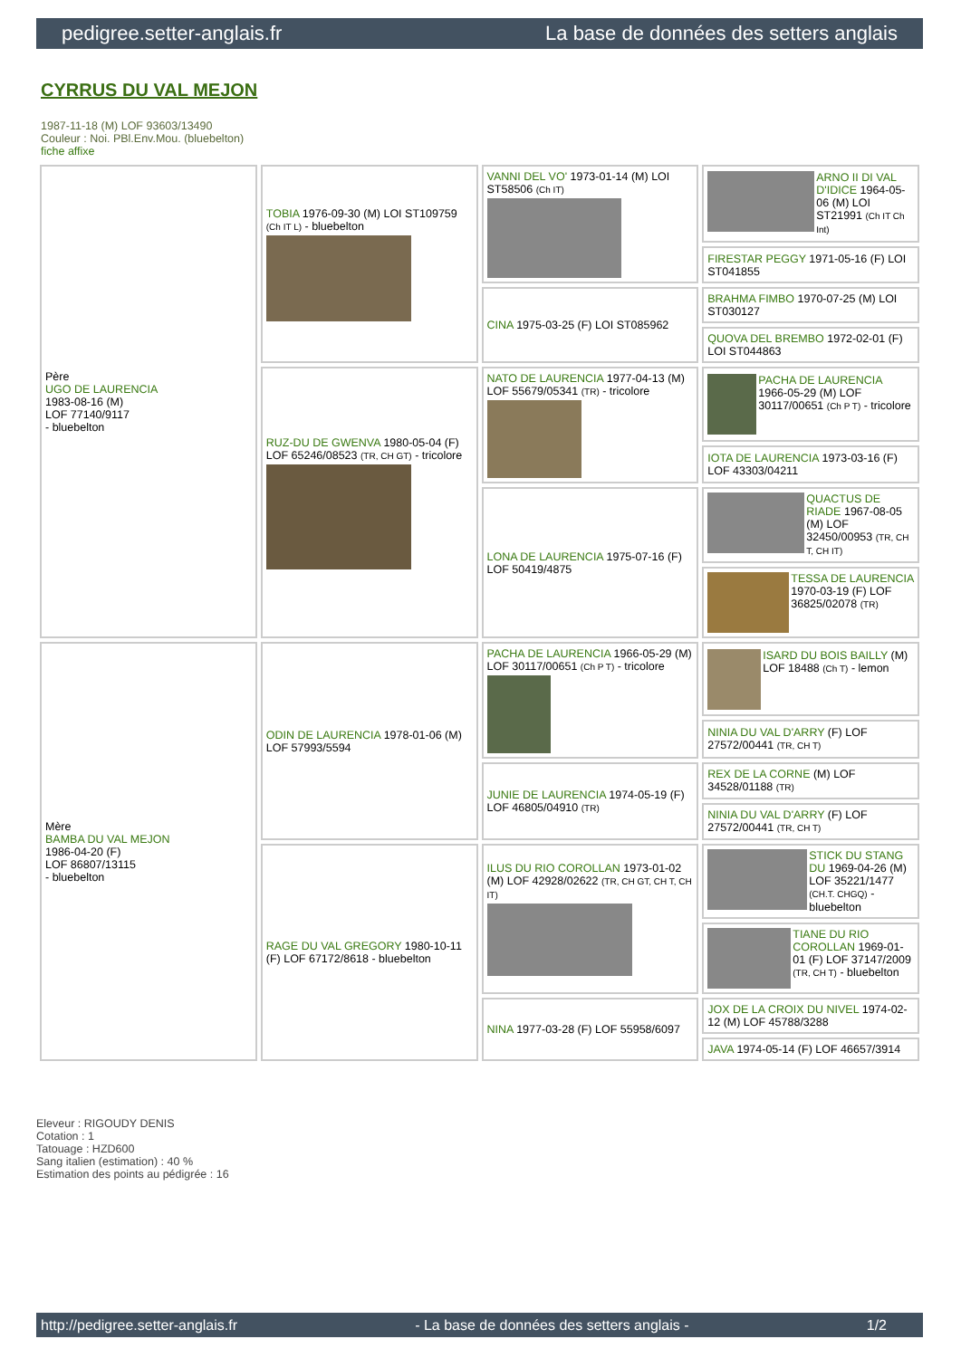pedigree.setter-anglais.fr La base de données des setters anglais
CYRRUS DU VAL MEJON
1987-11-18 (M) LOF 93603/13490
Couleur : Noi. PBl.Env.Mou. (bluebelton)
fiche affixe
| Père UGO DE LAURENCIA 1983-08-16 (M) LOF 77140/9117 - bluebelton | TOBIA 1976-09-30 (M) LOI ST109759 (Ch IT L) - bluebelton | VANNI DEL VO' 1973-01-14 (M) LOI ST58506 (Ch IT) | ARNO II DI VAL D'IDICE 1964-05-06 (M) LOI ST21991 (Ch IT Ch Int) |
| | | | FIRESTAR PEGGY 1971-05-16 (F) LOI ST041855 |
| | | CINA 1975-03-25 (F) LOI ST085962 | BRAHMA FIMBO 1970-07-25 (M) LOI ST030127 |
| | | | QUOVA DEL BREMBO 1972-02-01 (F) LOI ST044863 |
| | RUZ-DU DE GWENVA 1980-05-04 (F) LOF 65246/08523 (TR, CH GT) - tricolore | NATO DE LAURENCIA 1977-04-13 (M) LOF 55679/05341 (TR) - tricolore | PACHA DE LAURENCIA 1966-05-29 (M) LOF 30117/00651 (Ch P T) - tricolore |
| | | | IOTA DE LAURENCIA 1973-03-16 (F) LOF 43303/04211 |
| | | LONA DE LAURENCIA 1975-07-16 (F) LOF 50419/4875 | QUACTUS DE RIADE 1967-08-05 (M) LOF 32450/00953 (TR, CH T, CH IT) |
| | | | TESSA DE LAURENCIA 1970-03-19 (F) LOF 36825/02078 (TR) |
| Mère BAMBA DU VAL MEJON 1986-04-20 (F) LOF 86807/13115 - bluebelton | ODIN DE LAURENCIA 1978-01-06 (M) LOF 57993/5594 | PACHA DE LAURENCIA 1966-05-29 (M) LOF 30117/00651 (Ch P T) - tricolore | ISARD DU BOIS BAILLY (M) LOF 18488 (Ch T) - lemon |
| | | | NINIA DU VAL D'ARRY (F) LOF 27572/00441 (TR, CH T) |
| | | JUNIE DE LAURENCIA 1974-05-19 (F) LOF 46805/04910 (TR) | REX DE LA CORNE (M) LOF 34528/01188 (TR) |
| | | | NINIA DU VAL D'ARRY (F) LOF 27572/00441 (TR, CH T) |
| | RAGE DU VAL GREGORY 1980-10-11 (F) LOF 67172/8618 - bluebelton | ILUS DU RIO COROLLAN 1973-01-02 (M) LOF 42928/02622 (TR, CH GT, CH T, CH IT) | STICK DU STANG DU 1969-04-26 (M) LOF 35221/1477 (CH.T. CHGQ) - bluebelton |
| | | | TIANE DU RIO COROLLAN 1969-01-01 (F) LOF 37147/2009 (TR, CH T) - bluebelton |
| | | NINA 1977-03-28 (F) LOF 55958/6097 | JOX DE LA CROIX DU NIVEL 1974-02-12 (M) LOF 45788/3288 |
| | | | JAVA 1974-05-14 (F) LOF 46657/3914 |
Eleveur : RIGOUDY DENIS
Cotation : 1
Tatouage : HZD600
Sang italien (estimation) : 40 %
Estimation des points au pédigrée : 16
http://pedigree.setter-anglais.fr - La base de données des setters anglais - 1/2